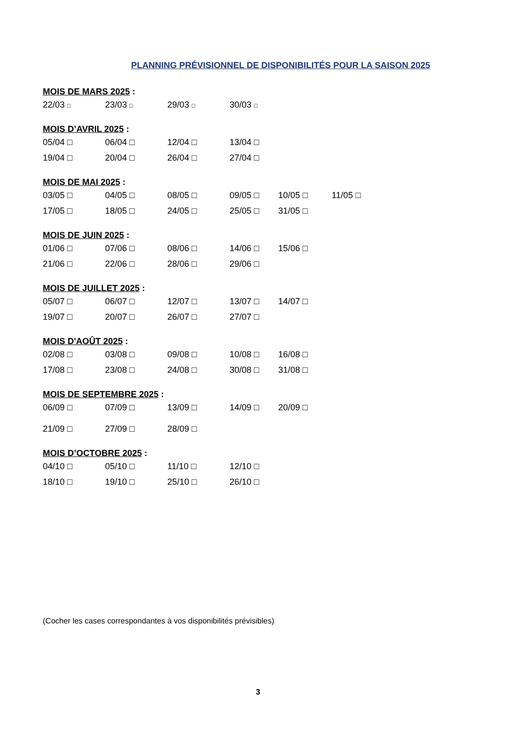PLANNING PRÉVISIONNEL DE DISPONIBILITÉS POUR LA SAISON 2025
MOIS DE MARS 2025 :
22/03 □ 23/03 □ 29/03 □ 30/03 □
MOIS D’AVRIL 2025 :
05/04 □ 06/04 □ 12/04 □ 13/04 □
19/04 □ 20/04 □ 26/04 □ 27/04 □
MOIS DE MAI 2025 :
03/05 □ 04/05 □ 08/05 □ 09/05 □ 10/05 □ 11/05 □
17/05 □ 18/05 □ 24/05 □ 25/05 □ 31/05 □
MOIS DE JUIN 2025 :
01/06 □ 07/06 □ 08/06 □ 14/06 □ 15/06 □
21/06 □ 22/06 □ 28/06 □ 29/06 □
MOIS DE JUILLET 2025 :
05/07 □ 06/07 □ 12/07 □ 13/07 □ 14/07 □
19/07 □ 20/07 □ 26/07 □ 27/07 □
MOIS D'AOÛT 2025 :
02/08 □ 03/08 □ 09/08 □ 10/08 □ 16/08 □
17/08 □ 23/08 □ 24/08 □ 30/08 □ 31/08 □
MOIS DE SEPTEMBRE 2025 :
06/09 □ 07/09 □ 13/09 □ 14/09 □ 20/09 □
21/09 □ 27/09 □ 28/09 □
MOIS D’OCTOBRE 2025 :
04/10 □ 05/10 □ 11/10 □ 12/10 □
18/10 □ 19/10 □ 25/10 □ 26/10 □
(Cocher les cases correspondantes à vos disponibilités prévisibles)
3